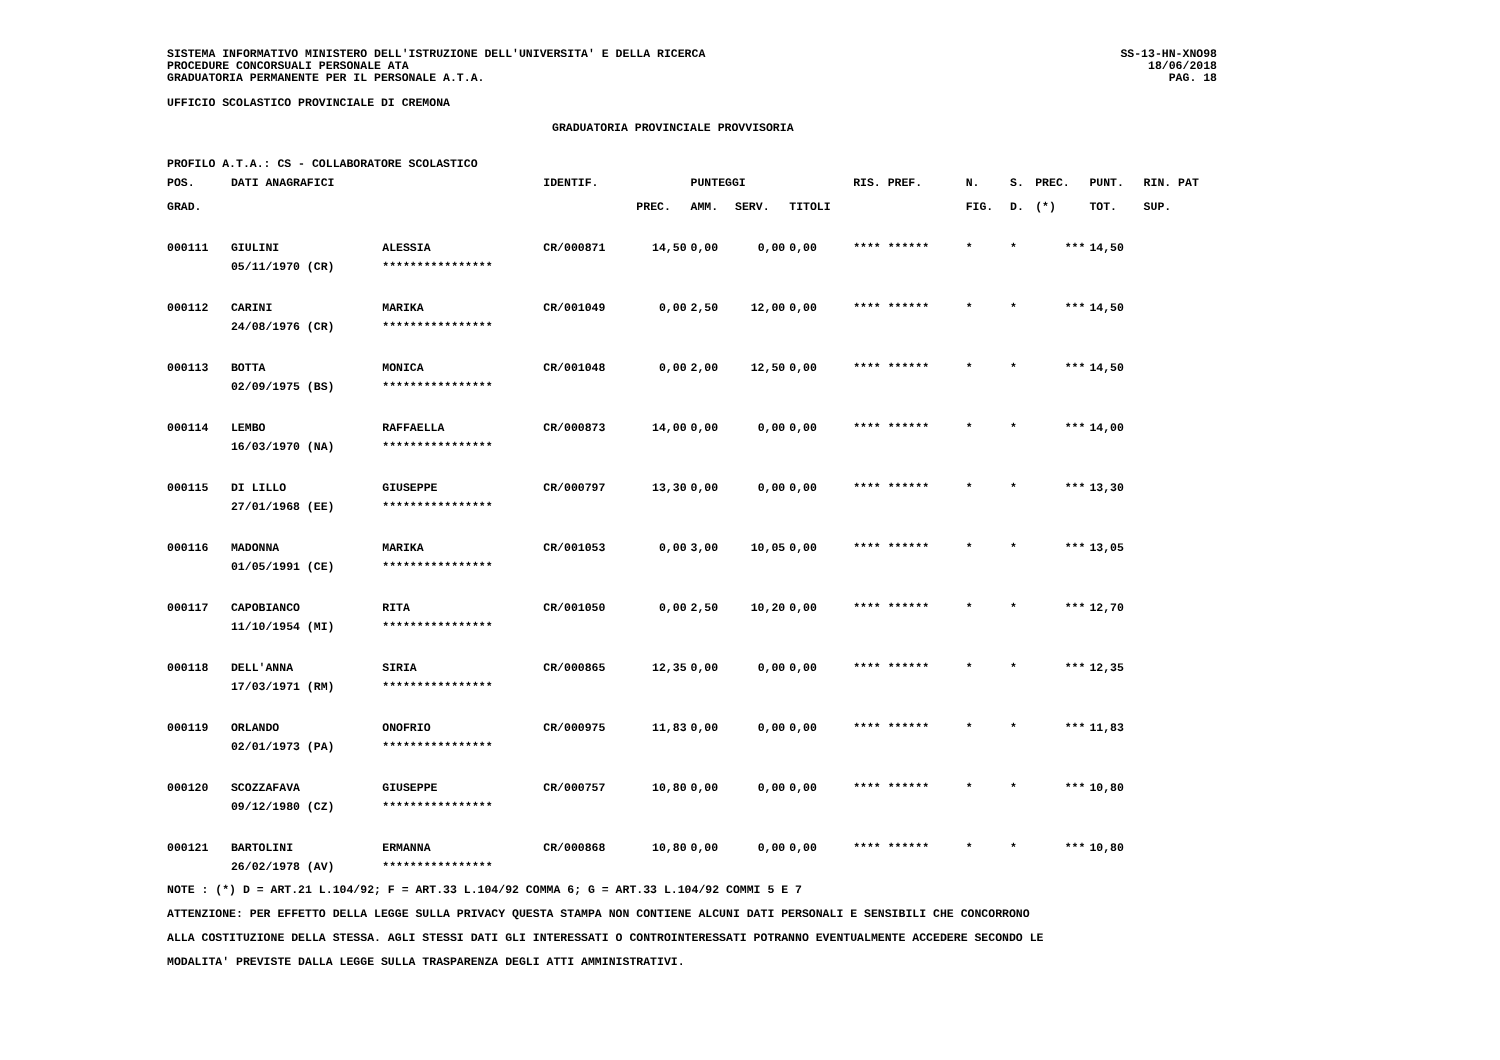SISTEMA INFORMATIVO MINISTERO DELL'ISTRUZIONE DELL'UNIVERSITA' E DELLA RICERCA
PROCEDURE CONCORSUALI PERSONALE ATA
GRADUATORIA PERMANENTE PER IL PERSONALE A.T.A.
SS-13-HN-XNO98
18/06/2018
PAG. 18
UFFICIO SCOLASTICO PROVINCIALE DI CREMONA
GRADUATORIA PROVINCIALE PROVVISORIA
PROFILO A.T.A.: CS - COLLABORATORE SCOLASTICO
| POS. | DATI ANAGRAFICI | | IDENTIF. | | PUNTEGGI | | | RIS. PREF. | N. | S. | PREC. | PUNT. | RIN. PAT |
| --- | --- | --- | --- | --- | --- | --- | --- | --- | --- | --- | --- | --- | --- |
| GRAD. | | | | PREC. | AMM. | SERV. | TITOLI | | FIG. | D. | (*) | TOT. | SUP. |
| 000111 | GIULINI | ALESSIA | CR/000871 | 14,50 | 0,00 | 0,00 | 0,00 | **** ****** | * | * | *** | 14,50 | |
| | 05/11/1970 (CR) | **************** | | | | | | | | | | | |
| 000112 | CARINI | MARIKA | CR/001049 | 0,00 | 2,50 | 12,00 | 0,00 | **** ****** | * | * | *** | 14,50 | |
| | 24/08/1976 (CR) | **************** | | | | | | | | | | | |
| 000113 | BOTTA | MONICA | CR/001048 | 0,00 | 2,00 | 12,50 | 0,00 | **** ****** | * | * | *** | 14,50 | |
| | 02/09/1975 (BS) | **************** | | | | | | | | | | | |
| 000114 | LEMBO | RAFFAELLA | CR/000873 | 14,00 | 0,00 | 0,00 | 0,00 | **** ****** | * | * | *** | 14,00 | |
| | 16/03/1970 (NA) | **************** | | | | | | | | | | | |
| 000115 | DI LILLO | GIUSEPPE | CR/000797 | 13,30 | 0,00 | 0,00 | 0,00 | **** ****** | * | * | *** | 13,30 | |
| | 27/01/1968 (EE) | **************** | | | | | | | | | | | |
| 000116 | MADONNA | MARIKA | CR/001053 | 0,00 | 3,00 | 10,05 | 0,00 | **** ****** | * | * | *** | 13,05 | |
| | 01/05/1991 (CE) | **************** | | | | | | | | | | | |
| 000117 | CAPOBIANCO | RITA | CR/001050 | 0,00 | 2,50 | 10,20 | 0,00 | **** ****** | * | * | *** | 12,70 | |
| | 11/10/1954 (MI) | **************** | | | | | | | | | | | |
| 000118 | DELL'ANNA | SIRIA | CR/000865 | 12,35 | 0,00 | 0,00 | 0,00 | **** ****** | * | * | *** | 12,35 | |
| | 17/03/1971 (RM) | **************** | | | | | | | | | | | |
| 000119 | ORLANDO | ONOFRIO | CR/000975 | 11,83 | 0,00 | 0,00 | 0,00 | **** ****** | * | * | *** | 11,83 | |
| | 02/01/1973 (PA) | **************** | | | | | | | | | | | |
| 000120 | SCOZZAFAVA | GIUSEPPE | CR/000757 | 10,80 | 0,00 | 0,00 | 0,00 | **** ****** | * | * | *** | 10,80 | |
| | 09/12/1980 (CZ) | **************** | | | | | | | | | | | |
| 000121 | BARTOLINI | ERMANNA | CR/000868 | 10,80 | 0,00 | 0,00 | 0,00 | **** ****** | * | * | *** | 10,80 | |
| | 26/02/1978 (AV) | **************** | | | | | | | | | | | |
NOTE : (*) D = ART.21 L.104/92; F = ART.33 L.104/92 COMMA 6; G = ART.33 L.104/92 COMMI 5 E 7
ATTENZIONE: PER EFFETTO DELLA LEGGE SULLA PRIVACY QUESTA STAMPA NON CONTIENE ALCUNI DATI PERSONALI E SENSIBILI CHE CONCORRONO
ALLA COSTITUZIONE DELLA STESSA. AGLI STESSI DATI GLI INTERESSATI O CONTROINTERESSATI POTRANNO EVENTUALMENTE ACCEDERE SECONDO LE
MODALITA' PREVISTE DALLA LEGGE SULLA TRASPARENZA DEGLI ATTI AMMINISTRATIVI.